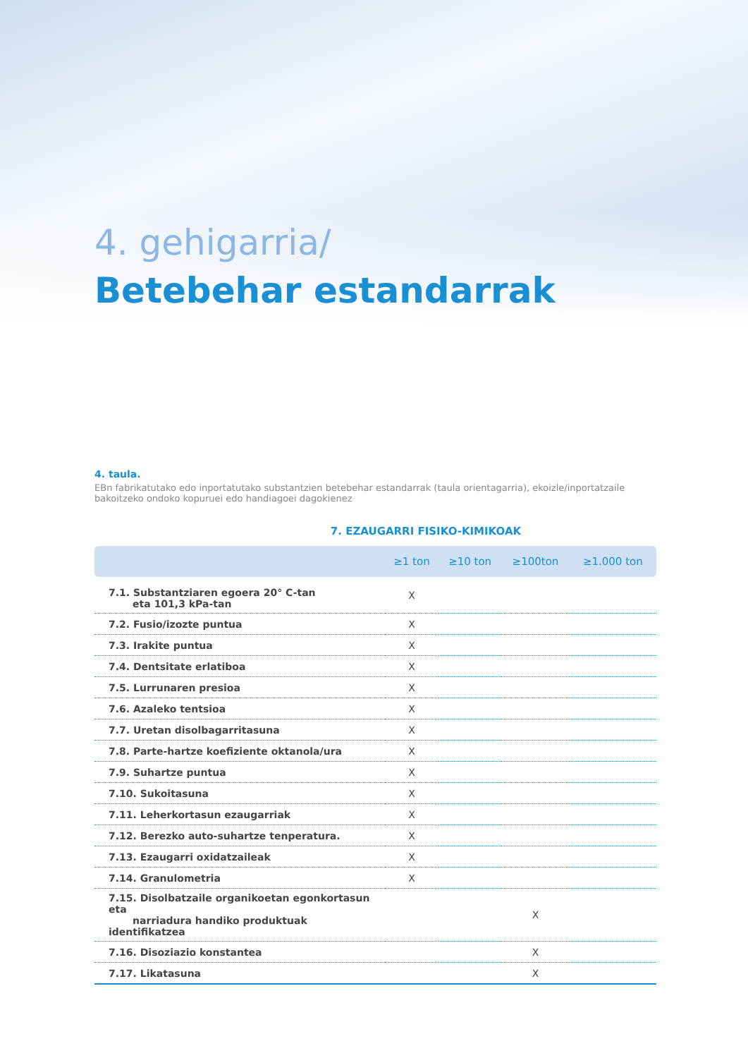4. gehigarria/
Betebehar estandarrak
4. taula.
EBn fabrikatutako edo inportatutako substantzien betebehar estandarrak (taula orientagarria), ekoizle/inportatzaile bakoitzeko ondoko kopuruei edo handiagoei dagokienez
7. EZAUGARRI FISIKO-KIMIKOAK
| | ≥1 ton | ≥10 ton | ≥100ton | ≥1.000 ton |
| --- | --- | --- | --- | --- |
| 7.1. Substantziaren egoera 20° C-tan eta 101,3 kPa-tan | X | | | |
| 7.2. Fusio/izozte puntua | X | | | |
| 7.3. Irakite puntua | X | | | |
| 7.4. Dentsitate erlatiboa | X | | | |
| 7.5. Lurrunaren presioa | X | | | |
| 7.6. Azaleko tentsioa | X | | | |
| 7.7. Uretan disolbagarritasuna | X | | | |
| 7.8. Parte-hartze koefiziente oktanola/ura | X | | | |
| 7.9. Suhartze puntua | X | | | |
| 7.10. Sukoitasuna | X | | | |
| 7.11. Leherkortasun ezaugarriak | X | | | |
| 7.12. Berezko auto-suhartze tenperatura. | X | | | |
| 7.13. Ezaugarri oxidatzaileak | X | | | |
| 7.14. Granulometria | X | | | |
| 7.15. Disolbatzaile organikoetan egonkortasun eta narriadura handiko produktuak identifikatzea | | | X | |
| 7.16. Disoziazio konstantea | | | X | |
| 7.17. Likatasuna | | | X | |